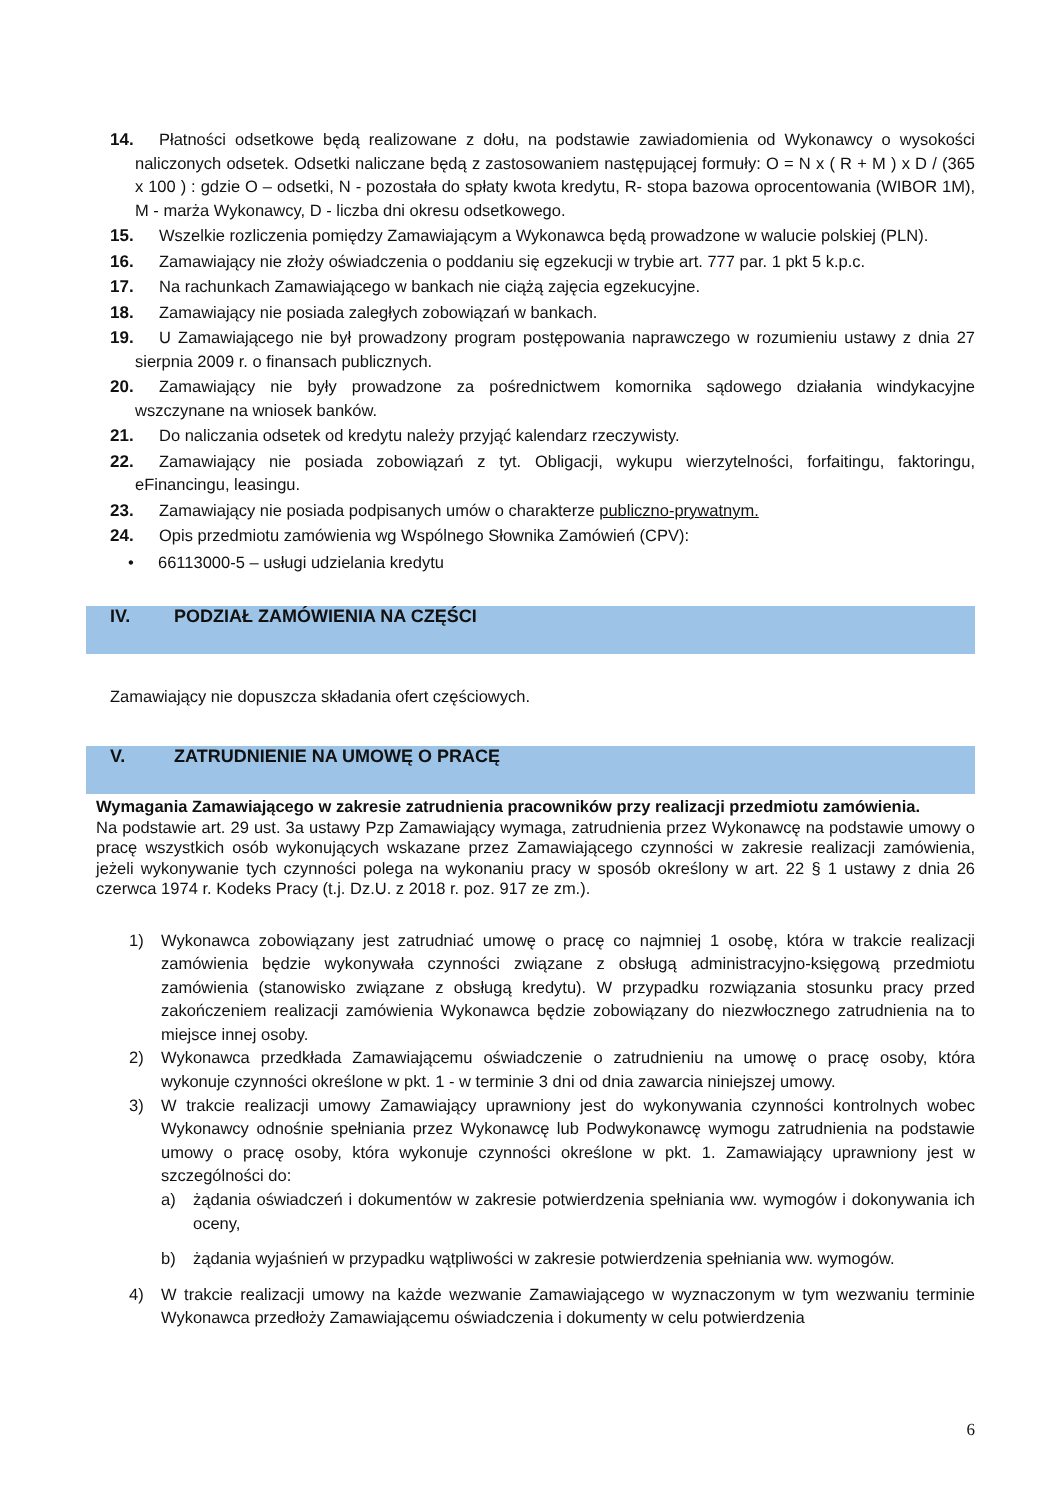14. Płatności odsetkowe będą realizowane z dołu, na podstawie zawiadomienia od Wykonawcy o wysokości naliczonych odsetek. Odsetki naliczane będą z zastosowaniem następującej formuły: O = N x ( R + M ) x D / (365 x 100 ) : gdzie O – odsetki, N - pozostała do spłaty kwota kredytu, R- stopa bazowa oprocentowania (WIBOR 1M), M - marża Wykonawcy, D - liczba dni okresu odsetkowego.
15. Wszelkie rozliczenia pomiędzy Zamawiającym a Wykonawca będą prowadzone w walucie polskiej (PLN).
16. Zamawiający nie złoży oświadczenia o poddaniu się egzekucji w trybie art. 777 par. 1 pkt 5 k.p.c.
17. Na rachunkach Zamawiającego w bankach nie ciążą zajęcia egzekucyjne.
18. Zamawiający nie posiada zaległych zobowiązań w bankach.
19. U Zamawiającego nie był prowadzony program postępowania naprawczego w rozumieniu ustawy z dnia 27 sierpnia 2009 r. o finansach publicznych.
20. Zamawiający nie były prowadzone za pośrednictwem komornika sądowego działania windykacyjne wszczynane na wniosek banków.
21. Do naliczania odsetek od kredytu należy przyjąć kalendarz rzeczywisty.
22. Zamawiający nie posiada zobowiązań z tyt. Obligacji, wykupu wierzytelności, forfaitingu, faktoringu, eFinancingu, leasingu.
23. Zamawiający nie posiada podpisanych umów o charakterze publiczno-prywatnym.
24. Opis przedmiotu zamówienia wg Wspólnego Słownika Zamówień (CPV):
• 66113000-5 – usługi udzielania kredytu
IV. PODZIAŁ ZAMÓWIENIA NA CZĘŚCI
Zamawiający nie dopuszcza składania ofert częściowych.
V. ZATRUDNIENIE NA UMOWĘ O PRACĘ
Wymagania Zamawiającego w zakresie zatrudnienia pracowników przy realizacji przedmiotu zamówienia.
Na podstawie art. 29 ust. 3a ustawy Pzp Zamawiający wymaga, zatrudnienia przez Wykonawcę na podstawie umowy o pracę wszystkich osób wykonujących wskazane przez Zamawiającego czynności w zakresie realizacji zamówienia, jeżeli wykonywanie tych czynności polega na wykonaniu pracy w sposób określony w art. 22 § 1 ustawy z dnia 26 czerwca 1974 r. Kodeks Pracy (t.j. Dz.U. z 2018 r. poz. 917 ze zm.).
1) Wykonawca zobowiązany jest zatrudniać umowę o pracę co najmniej 1 osobę, która w trakcie realizacji zamówienia będzie wykonywała czynności związane z obsługą administracyjno-księgową przedmiotu zamówienia (stanowisko związane z obsługą kredytu). W przypadku rozwiązania stosunku pracy przed zakończeniem realizacji zamówienia Wykonawca będzie zobowiązany do niezwłocznego zatrudnienia na to miejsce innej osoby.
2) Wykonawca przedkłada Zamawiającemu oświadczenie o zatrudnieniu na umowę o pracę osoby, która wykonuje czynności określone w pkt. 1 - w terminie 3 dni od dnia zawarcia niniejszej umowy.
3) W trakcie realizacji umowy Zamawiający uprawniony jest do wykonywania czynności kontrolnych wobec Wykonawcy odnośnie spełniania przez Wykonawcę lub Podwykonawcę wymogu zatrudnienia na podstawie umowy o pracę osoby, która wykonuje czynności określone w pkt. 1. Zamawiający uprawniony jest w szczególności do:
a) żądania oświadczeń i dokumentów w zakresie potwierdzenia spełniania ww. wymogów i dokonywania ich oceny,
b) żądania wyjaśnień w przypadku wątpliwości w zakresie potwierdzenia spełniania ww. wymogów.
4) W trakcie realizacji umowy na każde wezwanie Zamawiającego w wyznaczonym w tym wezwaniu terminie Wykonawca przedłoży Zamawiającemu oświadczenia i dokumenty w celu potwierdzenia
6